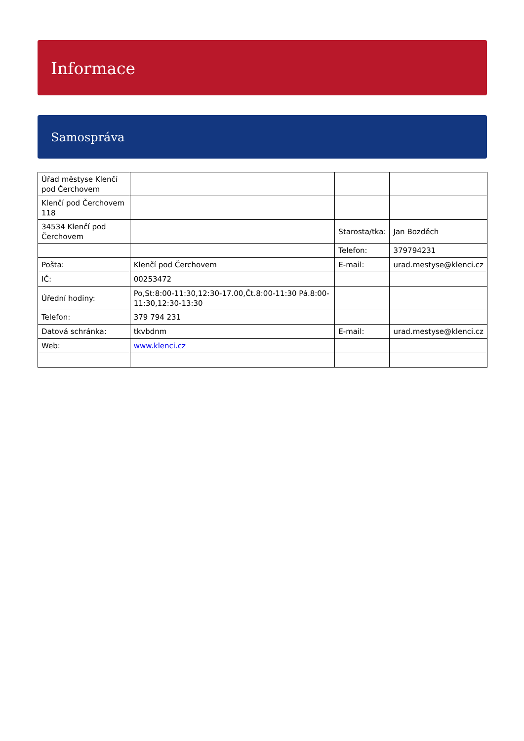Informace
Samospráva
| Úřad městyse Klenčí pod Čerchovem | | | |
| Klenčí pod Čerchovem 118 | | | |
| 34534 Klenčí pod Čerchovem | | Starosta/tka: | Jan Bozděch |
| | | Telefon: | 379794231 |
| Pošta: | Klenčí pod Čerchovem | E-mail: | urad.mestyse@klenci.cz |
| IČ: | 00253472 | | |
| Úřední hodiny: | Po,St:8:00-11:30,12:30-17.00,Čt.8:00-11:30 Pá.8:00-11:30,12:30-13:30 | | |
| Telefon: | 379 794 231 | | |
| Datová schránka: | tkvbdnm | E-mail: | urad.mestyse@klenci.cz |
| Web: | www.klenci.cz | | |